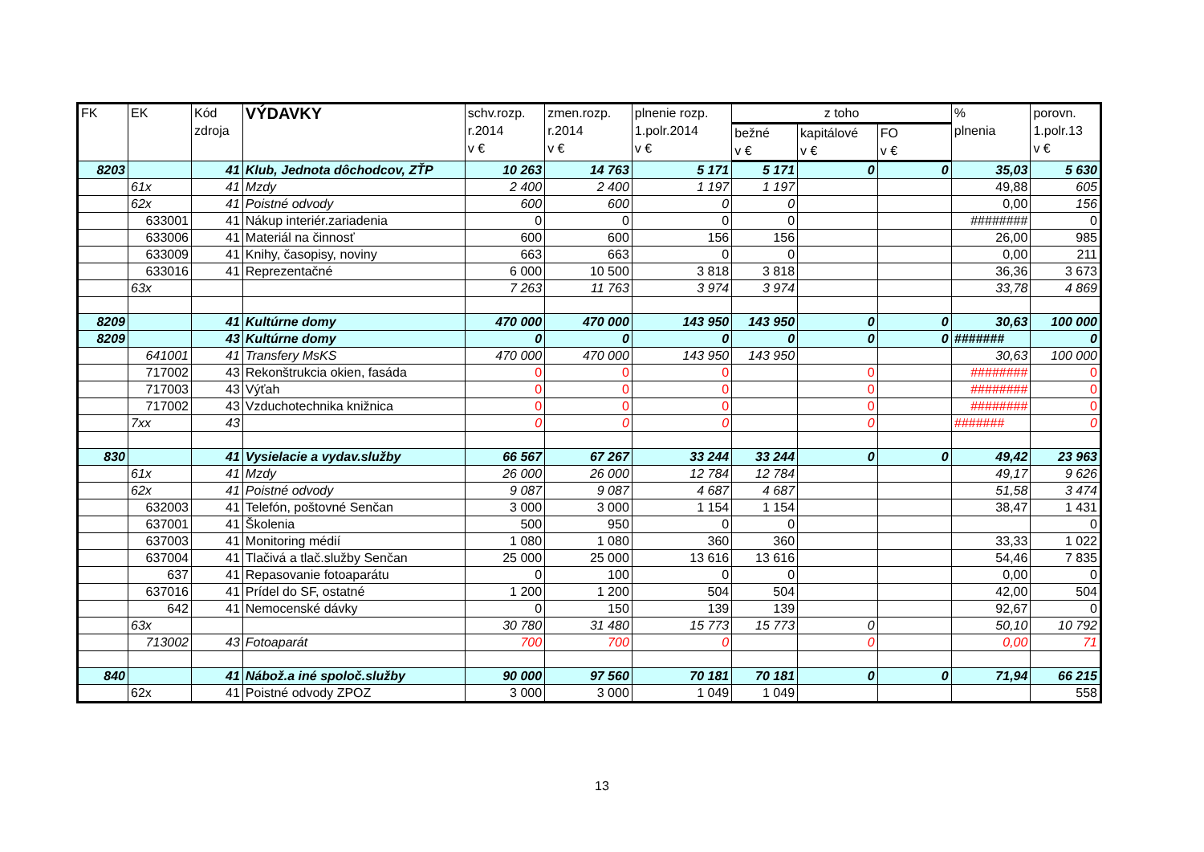| FK | EK | Kód zdroja | VÝDAVKY | schv.rozp. r.2014 v € | zmen.rozp. r.2014 v € | plnenie rozp. 1.polr.2014 v € | z toho | | | % plnenia | porovn. 1.polr.13 v € |
| --- | --- | --- | --- | --- | --- | --- | --- | --- | --- | --- | --- |
| | | | | | | | bežné v € | kapitálové v € | FO v € | | |
| 8203 | | 41 | Klub, Jednota dôchodcov, ZŤP | 10 263 | 14 763 | 5 171 | 5 171 | 0 | 0 | 35,03 | 5 630 |
| | 61x | 41 | Mzdy | 2 400 | 2 400 | 1 197 | 1 197 | | | 49,88 | 605 |
| | 62x | 41 | Poistné odvody | 600 | 600 | 0 | 0 | | | 0,00 | 156 |
| | 633001 | 41 | Nákup interiér.zariadenia | 0 | 0 | 0 | 0 | | | ######## | 0 |
| | 633006 | 41 | Materiál na činnosť | 600 | 600 | 156 | 156 | | | 26,00 | 985 |
| | 633009 | 41 | Knihy, časopisy, noviny | 663 | 663 | 0 | 0 | | | 0,00 | 211 |
| | 633016 | 41 | Reprezentačné | 6 000 | 10 500 | 3 818 | 3 818 | | | 36,36 | 3 673 |
| | 63x | | | 7 263 | 11 763 | 3 974 | 3 974 | | | 33,78 | 4 869 |
| 8209 | | 41 | Kultúrne domy | 470 000 | 470 000 | 143 950 | 143 950 | 0 | 0 | 30,63 | 100 000 |
| 8209 | | 43 | Kultúrne domy | 0 | 0 | 0 | 0 | 0 | 0 | ####### | 0 |
| | 641001 | 41 | Transfery MsKS | 470 000 | 470 000 | 143 950 | 143 950 | | | 30,63 | 100 000 |
| | 717002 | 43 | Rekonštrukcia okien, fasáda | 0 | 0 | 0 | | 0 | | ######## | 0 |
| | 717003 | 43 | Výťah | 0 | 0 | 0 | | 0 | | ######## | 0 |
| | 717002 | 43 | Vzduchotechnika knižnica | 0 | 0 | 0 | | 0 | | ######## | 0 |
| | 7xx | 43 | | 0 | 0 | 0 | | 0 | | ####### | 0 |
| 830 | | 41 | Vysielacie a vydav.služby | 66 567 | 67 267 | 33 244 | 33 244 | 0 | 0 | 49,42 | 23 963 |
| | 61x | 41 | Mzdy | 26 000 | 26 000 | 12 784 | 12 784 | | | 49,17 | 9 626 |
| | 62x | 41 | Poistné odvody | 9 087 | 9 087 | 4 687 | 4 687 | | | 51,58 | 3 474 |
| | 632003 | 41 | Telefón, poštovné Senčan | 3 000 | 3 000 | 1 154 | 1 154 | | | 38,47 | 1 431 |
| | 637001 | 41 | Školenia | 500 | 950 | 0 | 0 | | | | 0 |
| | 637003 | 41 | Monitoring médií | 1 080 | 1 080 | 360 | 360 | | | 33,33 | 1 022 |
| | 637004 | 41 | Tlačivá a tlač.služby Senčan | 25 000 | 25 000 | 13 616 | 13 616 | | | 54,46 | 7 835 |
| | 637 | 41 | Repasovanie fotoaparátu | 0 | 100 | 0 | 0 | | | 0,00 | 0 |
| | 637016 | 41 | Prídel do SF, ostatné | 1 200 | 1 200 | 504 | 504 | | | 42,00 | 504 |
| | 642 | 41 | Nemocenské dávky | 0 | 150 | 139 | 139 | | | 92,67 | 0 |
| | 63x | | | 30 780 | 31 480 | 15 773 | 15 773 | 0 | | 50,10 | 10 792 |
| | 713002 | 43 | Fotoaparát | 700 | 700 | 0 | | 0 | | 0,00 | 71 |
| 840 | | 41 | Nábož.a iné spoloč.služby | 90 000 | 97 560 | 70 181 | 70 181 | 0 | 0 | 71,94 | 66 215 |
| | 62x | 41 | Poistné odvody ZPOZ | 3 000 | 3 000 | 1 049 | 1 049 | | | | 558 |
13